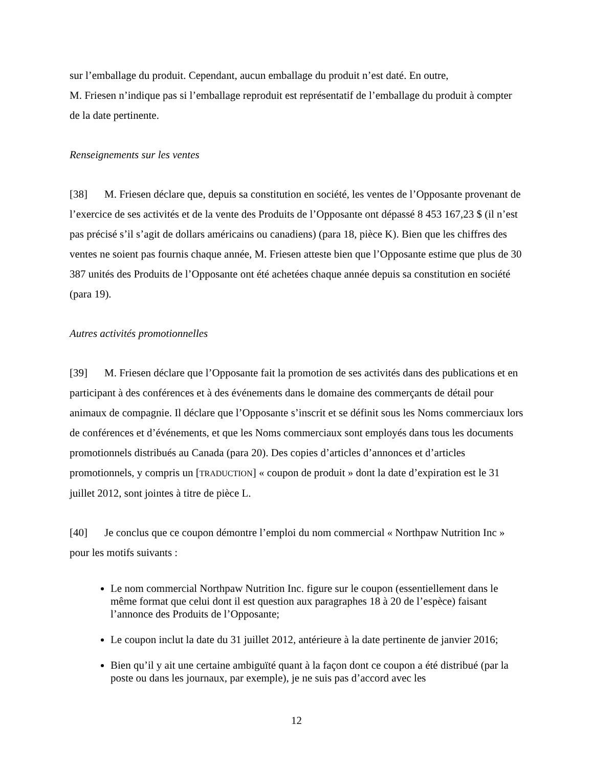sur l’emballage du produit. Cependant, aucun emballage du produit n’est daté. En outre,
M. Friesen n’indique pas si l’emballage reproduit est représentatif de l’emballage du produit à compter de la date pertinente.
Renseignements sur les ventes
[38] M. Friesen déclare que, depuis sa constitution en société, les ventes de l’Opposante provenant de l’exercice de ses activités et de la vente des Produits de l’Opposante ont dépassé 8 453 167,23 $ (il n’est pas précisé s’il s’agit de dollars américains ou canadiens) (para 18, pièce K). Bien que les chiffres des ventes ne soient pas fournis chaque année, M. Friesen atteste bien que l’Opposante estime que plus de 30 387 unités des Produits de l’Opposante ont été achetées chaque année depuis sa constitution en société (para 19).
Autres activités promotionnelles
[39] M. Friesen déclare que l’Opposante fait la promotion de ses activités dans des publications et en participant à des conférences et à des événements dans le domaine des commerçants de détail pour animaux de compagnie. Il déclare que l’Opposante s’inscrit et se définit sous les Noms commerciaux lors de conférences et d’événements, et que les Noms commerciaux sont employés dans tous les documents promotionnels distribués au Canada (para 20). Des copies d’articles d’annonces et d’articles promotionnels, y compris un [TRADUCTION] « coupon de produit » dont la date d’expiration est le 31 juillet 2012, sont jointes à titre de pièce L.
[40] Je conclus que ce coupon démontre l’emploi du nom commercial « Northpaw Nutrition Inc » pour les motifs suivants :
Le nom commercial Northpaw Nutrition Inc. figure sur le coupon (essentiellement dans le même format que celui dont il est question aux paragraphes 18 à 20 de l’espèce) faisant l’annonce des Produits de l’Opposante;
Le coupon inclut la date du 31 juillet 2012, antérieure à la date pertinente de janvier 2016;
Bien qu’il y ait une certaine ambiguïté quant à la façon dont ce coupon a été distribué (par la poste ou dans les journaux, par exemple), je ne suis pas d’accord avec les
12